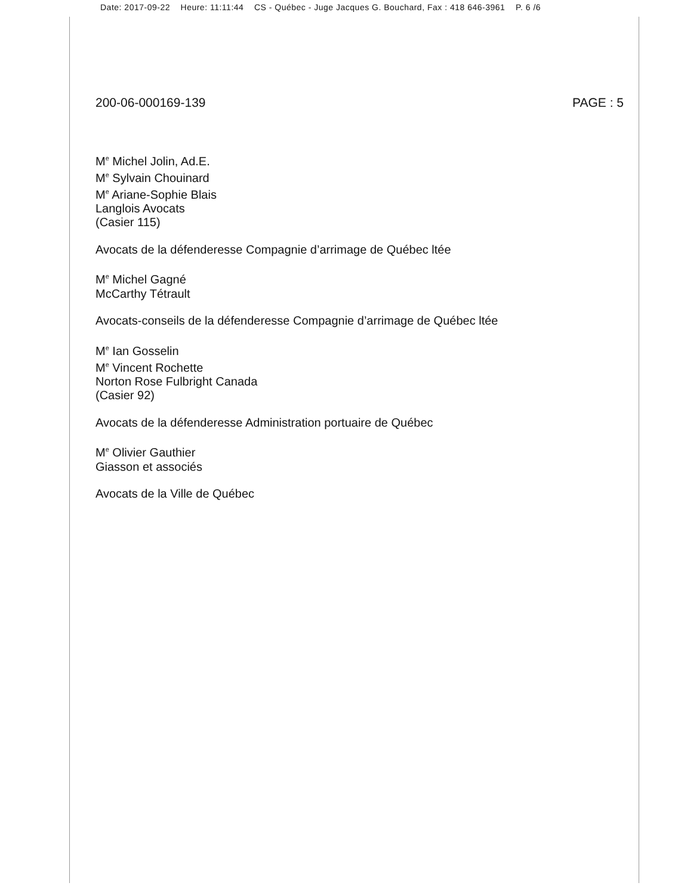Date: 2017-09-22 Heure: 11:11:44 CS - Québec - Juge Jacques G. Bouchard, Fax : 418 646-3961 P. 6 /6
200-06-000169-139 PAGE : 5
M<sup>e</sup> Michel Jolin, Ad.E.
M<sup>e</sup> Sylvain Chouinard
M<sup>e</sup> Ariane-Sophie Blais
Langlois Avocats
(Casier 115)
Avocats de la défenderesse Compagnie d’arrimage de Québec ltée
M<sup>e</sup> Michel Gagné
McCarthy Tétrault
Avocats-conseils de la défenderesse Compagnie d’arrimage de Québec ltée
M<sup>e</sup> Ian Gosselin
M<sup>e</sup> Vincent Rochette
Norton Rose Fulbright Canada
(Casier 92)
Avocats de la défenderesse Administration portuaire de Québec
M<sup>e</sup> Olivier Gauthier
Giasson et associés
Avocats de la Ville de Québec